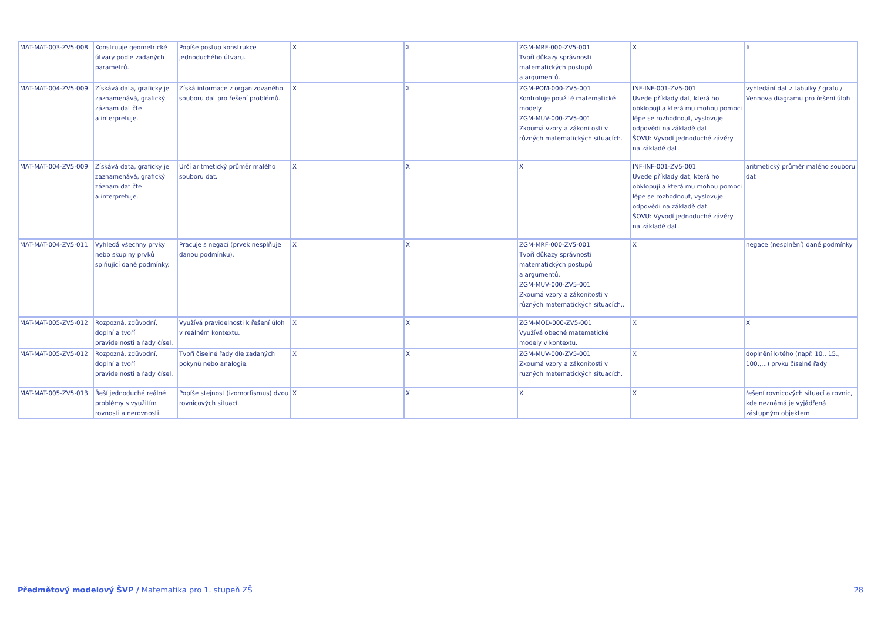| MAT-MAT-003-ZV5-008 | Konstruuje geometrické útvary podle zadaných parametrů. | Popíše postup konstrukce jednoduchého útvaru. | X | X | ZGM-MRF-000-ZV5-001 Tvoří důkazy správnosti matematických postupů a argumentů. | X | X |
| MAT-MAT-004-ZV5-009 | Získává data, graficky je zaznamenává, grafický záznam dat čte a interpretuje. | Získá informace z organizovaného souboru dat pro řešení problémů. | X | X | ZGM-POM-000-ZV5-001 Kontroluje použité matematické modely. ZGM-MUV-000-ZV5-001 Zkoumá vzory a zákonitosti v různých matematických situacích. | INF-INF-001-ZV5-001 Uvede příklady dat, která ho obklopují a která mu mohou pomoci lépe se rozhodnout, vyslovuje odpovědi na základě dat. ŠOVU: Vyvodí jednoduché závěry na základě dat. | vyhledání dat z tabulky / grafu / Vennova diagramu pro řešení úloh |
| MAT-MAT-004-ZV5-009 | Získává data, graficky je zaznamenává, grafický záznam dat čte a interpretuje. | Určí aritmetický průměr malého souboru dat. | X | X | X | INF-INF-001-ZV5-001 Uvede příklady dat, která ho obklopují a která mu mohou pomoci lépe se rozhodnout, vyslovuje odpovědi na základě dat. ŠOVU: Vyvodí jednoduché závěry na základě dat. | aritmetický průměr malého souboru dat |
| MAT-MAT-004-ZV5-011 | Vyhledá všechny prvky nebo skupiny prvků splňující dané podmínky. | Pracuje s negací (prvek nesplňuje danou podmínku). | X | X | ZGM-MRF-000-ZV5-001 Tvoří důkazy správnosti matematických postupů a argumentů. ZGM-MUV-000-ZV5-001 Zkoumá vzory a zákonitosti v různých matematických situacích.. | X | negace (nesplnění) dané podmínky |
| MAT-MAT-005-ZV5-012 | Rozpozná, zdůvodní, doplní a tvoří pravidelnosti a řady čísel. | Využívá pravidelnosti k řešení úloh v reálném kontextu. | X | X | ZGM-MOD-000-ZV5-001 Využívá obecné matematické modely v kontextu. | X | X |
| MAT-MAT-005-ZV5-012 | Rozpozná, zdůvodní, doplní a tvoří pravidelnosti a řady čísel. | Tvoří číselné řady dle zadaných pokynů nebo analogie. | X | X | ZGM-MUV-000-ZV5-001 Zkoumá vzory a zákonitosti v různých matematických situacích. | X | doplnění k-tého (např. 10., 15., 100.,...) prvku číselné řady |
| MAT-MAT-005-ZV5-013 | Řeší jednoduché reálné problémy s využitím rovnosti a nerovnosti. | Popíše stejnost (izomorfismus) dvou rovnicových situací. | X | X | X | X | řešení rovnicových situací a rovnic, kde neznámá je vyjádřená zástupným objektem |
Předmětový modelový ŠVP / Matematika pro 1. stupeň ZŠ 28